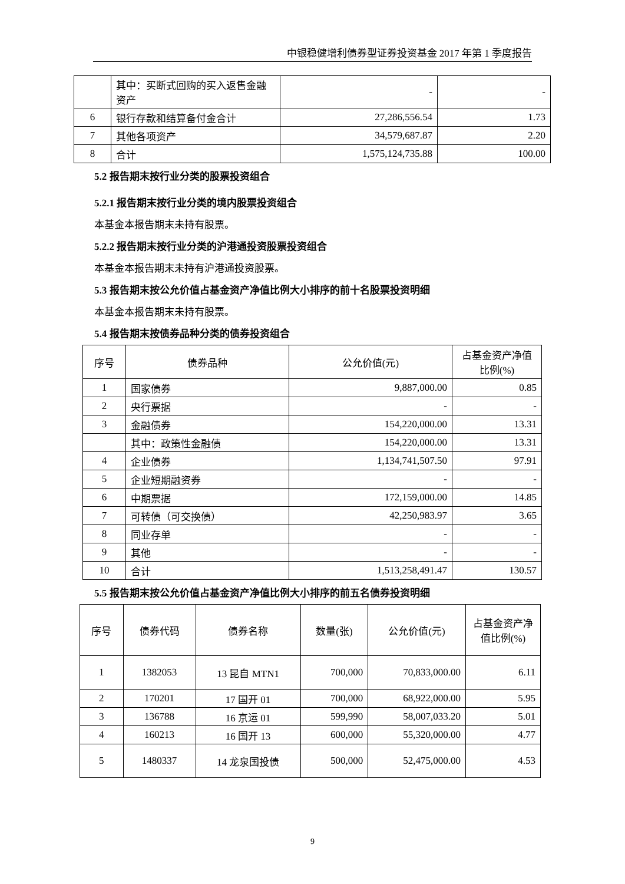中银稳健增利债券型证券投资基金 2017 年第 1 季度报告
| | 其中：买断式回购的买入返售金融资产 | - | - |
| 6 | 银行存款和结算备付金合计 | 27,286,556.54 | 1.73 |
| 7 | 其他各项资产 | 34,579,687.87 | 2.20 |
| 8 | 合计 | 1,575,124,735.88 | 100.00 |
5.2 报告期末按行业分类的股票投资组合
5.2.1 报告期末按行业分类的境内股票投资组合
本基金本报告期末未持有股票。
5.2.2 报告期末按行业分类的沪港通投资股票投资组合
本基金本报告期末未持有沪港通投资股票。
5.3 报告期末按公允价值占基金资产净值比例大小排序的前十名股票投资明细
本基金本报告期末未持有股票。
5.4 报告期末按债券品种分类的债券投资组合
| 序号 | 债券品种 | 公允价值(元) | 占基金资产净值比例(%) |
| --- | --- | --- | --- |
| 1 | 国家债券 | 9,887,000.00 | 0.85 |
| 2 | 央行票据 | - | - |
| 3 | 金融债券 | 154,220,000.00 | 13.31 |
| | 其中：政策性金融债 | 154,220,000.00 | 13.31 |
| 4 | 企业债券 | 1,134,741,507.50 | 97.91 |
| 5 | 企业短期融资券 | - | - |
| 6 | 中期票据 | 172,159,000.00 | 14.85 |
| 7 | 可转债（可交换债） | 42,250,983.97 | 3.65 |
| 8 | 同业存单 | - | - |
| 9 | 其他 | - | - |
| 10 | 合计 | 1,513,258,491.47 | 130.57 |
5.5 报告期末按公允价值占基金资产净值比例大小排序的前五名债券投资明细
| 序号 | 债券代码 | 债券名称 | 数量(张) | 公允价值(元) | 占基金资产净值比例(%) |
| --- | --- | --- | --- | --- | --- |
| 1 | 1382053 | 13 昆自 MTN1 | 700,000 | 70,833,000.00 | 6.11 |
| 2 | 170201 | 17 国开 01 | 700,000 | 68,922,000.00 | 5.95 |
| 3 | 136788 | 16 京运 01 | 599,990 | 58,007,033.20 | 5.01 |
| 4 | 160213 | 16 国开 13 | 600,000 | 55,320,000.00 | 4.77 |
| 5 | 1480337 | 14 龙泉国投债 | 500,000 | 52,475,000.00 | 4.53 |
9